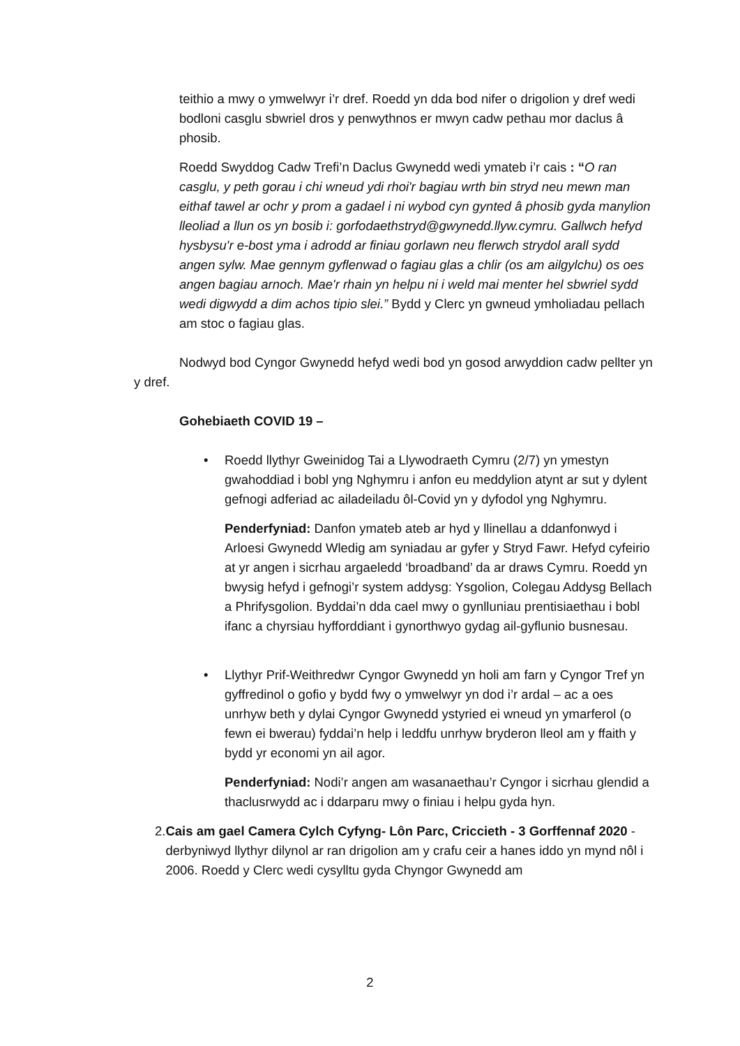teithio a mwy o ymwelwyr i’r dref. Roedd yn dda bod nifer o drigolion y dref wedi bodloni casglu sbwriel dros y penwythnos er mwyn cadw pethau mor daclus â phosib.
Roedd Swyddog Cadw Trefi’n Daclus Gwynedd wedi ymateb i’r cais : “O ran casglu, y peth gorau i chi wneud ydi rhoi'r bagiau wrth bin stryd neu mewn man eithaf tawel ar ochr y prom a gadael i ni wybod cyn gynted â phosib gyda manylion lleoliad a llun os yn bosib i: gorfodaethstryd@gwynedd.llyw.cymru. Gallwch hefyd hysbysu'r e-bost yma i adrodd ar finiau gorlawn neu flerwch strydol arall sydd angen sylw. Mae gennym gyflenwad o fagiau glas a chlir (os am ailgylchu) os oes angen bagiau arnoch. Mae'r rhain yn helpu ni i weld mai menter hel sbwriel sydd wedi digwydd a dim achos tipio slei.” Bydd y Clerc yn gwneud ymholiadau pellach am stoc o fagiau glas.
Nodwyd bod Cyngor Gwynedd hefyd wedi bod yn gosod arwyddion cadw pellter yn y dref.
Gohebiaeth COVID 19 –
• Roedd llythyr Gweinidog Tai a Llywodraeth Cymru (2/7) yn ymestyn gwahoddiad i bobl yng Nghymru i anfon eu meddylion atynt ar sut y dylent gefnogi adferiad ac ailadeiladu ôl-Covid yn y dyfodol yng Nghymru.
Penderfyniad: Danfon ymateb ateb ar hyd y llinellau a ddanfonwyd i Arloesi Gwynedd Wledig am syniadau ar gyfer y Stryd Fawr. Hefyd cyfeirio at yr angen i sicrhau argaeledd ‘broadband’ da ar draws Cymru. Roedd yn bwysig hefyd i gefnogi’r system addysg: Ysgolion, Colegau Addysg Bellach a Phrifysgolion. Byddai’n dda cael mwy o gynlluniau prentisiaethau i bobl ifanc a chyrsiau hyfforddiant i gynorthwyo gydag ail-gyflunio busnesau.
• Llythyr Prif-Weithredwr Cyngor Gwynedd yn holi am farn y Cyngor Tref yn gyffredinol o gofio y bydd fwy o ymwelwyr yn dod i’r ardal – ac a oes unrhyw beth y dylai Cyngor Gwynedd ystyried ei wneud yn ymarferol (o fewn ei bwerau) fyddai’n help i leddfu unrhyw bryderon lleol am y ffaith y bydd yr economi yn ail agor.
Penderfyniad: Nodi’r angen am wasanaethau’r Cyngor i sicrhau glendid a thaclusrwydd ac i ddarparu mwy o finiau i helpu gyda hyn.
2. Cais am gael Camera Cylch Cyfyng- Lôn Parc, Criccieth - 3 Gorffennaf 2020 - derbyniwyd llythyr dilynol ar ran drigolion am y crafu ceir a hanes iddo yn mynd nôl i 2006. Roedd y Clerc wedi cysylltu gyda Chyngor Gwynedd am
2